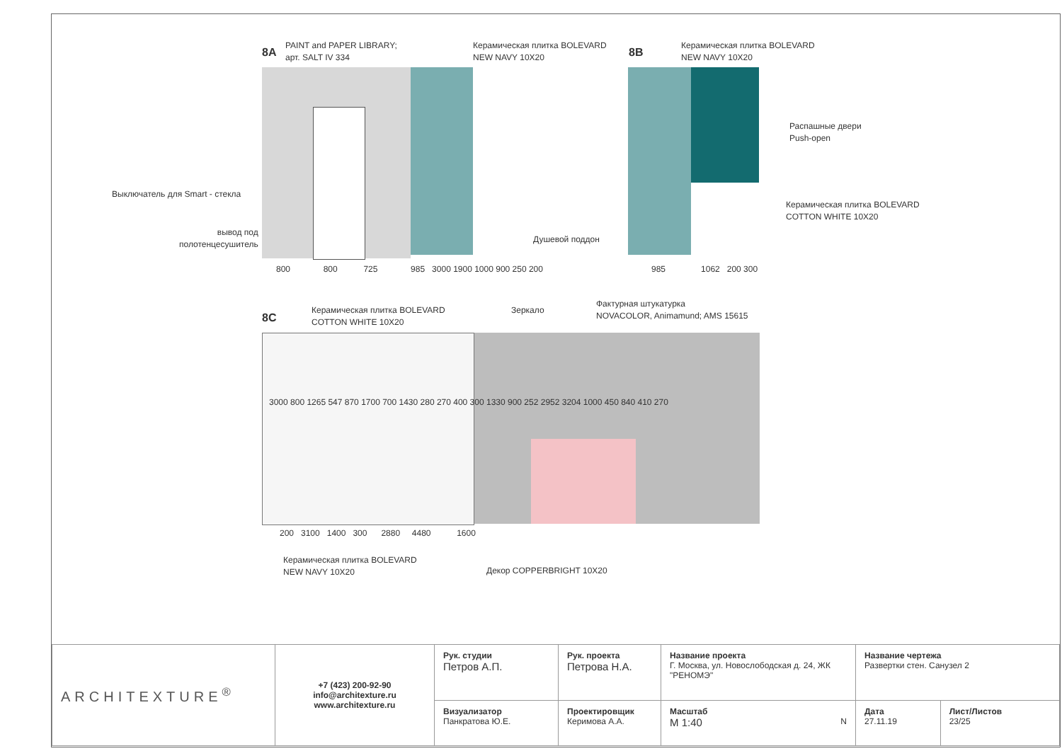8A
PAINT and PAPER LIBRARY;
арт. SALT IV 334
Керамическая плитка BOLEVARD
NEW NAVY 10X20
8B
Керамическая плитка BOLEVARD
NEW NAVY 10X20
Распашные двери
Push-open
Керамическая плитка BOLEVARD
COTTON WHITE 10X20
Выключатель для Smart - стекла
вывод под
полотенцесушитель
Душевой поддон
800 800 725 985 3000 1900 1000 900 250 200
985 1062 200 300
8C
Керамическая плитка BOLEVARD
COTTON WHITE 10X20
Зеркало
Фактурная штукатурка
NOVACOLOR, Animamund; AMS 15615
3000 800 1265 547 870 1700 700 1430 280 270 400 300 1330 900 252 2952 3204 1000 450 840 410 270
200 3100 1400 300 2880 4480 1600
Керамическая плитка BOLEVARD
NEW NAVY 10X20
Декор COPPERBRIGHT 10X20
| ARCHITEXTURE<sup>®</sup> | +7 (423) 200-92-90 info@architexture.ru www.architexture.ru | Рук. студии Петров А.П. | Рук. проекта Петрова Н.А. | Название проекта Г. Москва, ул. Новослободская д. 24, ЖК "РЕНОМЭ" | Название чертежа Развертки стен. Санузел 2 | |
| | | Визуализатор Панкратова Ю.Е. | Проектировщик Керимова А.А. | Масштаб М 1:40 N | Дата 27.11.19 | Лист/Листов 23/25 |